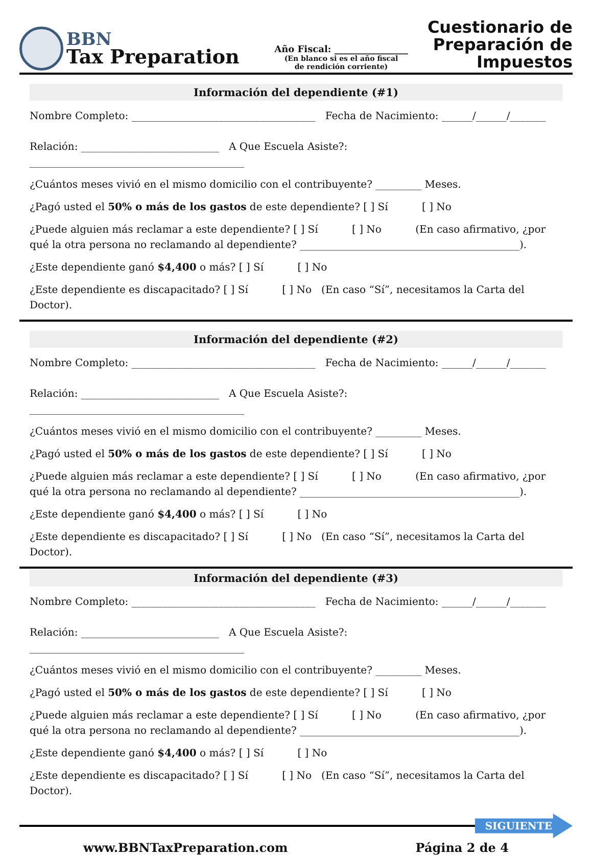BBN
Tax Preparation
Año Fiscal: ________________
(En blanco si es el año fiscal
de rendición corriente)
Cuestionario de Preparación de Impuestos
Información del dependiente (#1)
Nombre Completo: ____________________________________ Fecha de Nacimiento: ______/______/_______
Relación: ___________________________ A Que Escuela Asiste?: __________________________________________
¿Cuántos meses vivió en el mismo domicilio con el contribuyente? _________ Meses.
¿Pagó usted el 50% o más de los gastos de este dependiente? [ ] Sí [ ] No
¿Puede alguien más reclamar a este dependiente? [ ] Sí [ ] No (En caso afirmativo, ¿por qué la otra persona no reclamando al dependiente? ___________________________________________).
¿Este dependiente ganó $4,400 o más? [ ] Sí [ ] No
¿Este dependiente es discapacitado? [ ] Sí [ ] No (En caso “Sí”, necesitamos la Carta del Doctor).
Información del dependiente (#2)
Nombre Completo: ____________________________________ Fecha de Nacimiento: ______/______/_______
Relación: ___________________________ A Que Escuela Asiste?: __________________________________________
¿Cuántos meses vivió en el mismo domicilio con el contribuyente? _________ Meses.
¿Pagó usted el 50% o más de los gastos de este dependiente? [ ] Sí [ ] No
¿Puede alguien más reclamar a este dependiente? [ ] Sí [ ] No (En caso afirmativo, ¿por qué la otra persona no reclamando al dependiente? ___________________________________________).
¿Este dependiente ganó $4,400 o más? [ ] Sí [ ] No
¿Este dependiente es discapacitado? [ ] Sí [ ] No (En caso “Sí”, necesitamos la Carta del Doctor).
Información del dependiente (#3)
Nombre Completo: ____________________________________ Fecha de Nacimiento: ______/______/_______
Relación: ___________________________ A Que Escuela Asiste?: __________________________________________
¿Cuántos meses vivió en el mismo domicilio con el contribuyente? _________ Meses.
¿Pagó usted el 50% o más de los gastos de este dependiente? [ ] Sí [ ] No
¿Puede alguien más reclamar a este dependiente? [ ] Sí [ ] No (En caso afirmativo, ¿por qué la otra persona no reclamando al dependiente? ___________________________________________).
¿Este dependiente ganó $4,400 o más? [ ] Sí [ ] No
¿Este dependiente es discapacitado? [ ] Sí [ ] No (En caso “Sí”, necesitamos la Carta del Doctor).
SIGUIENTE
www.BBNTaxPreparation.com Página 2 de 4